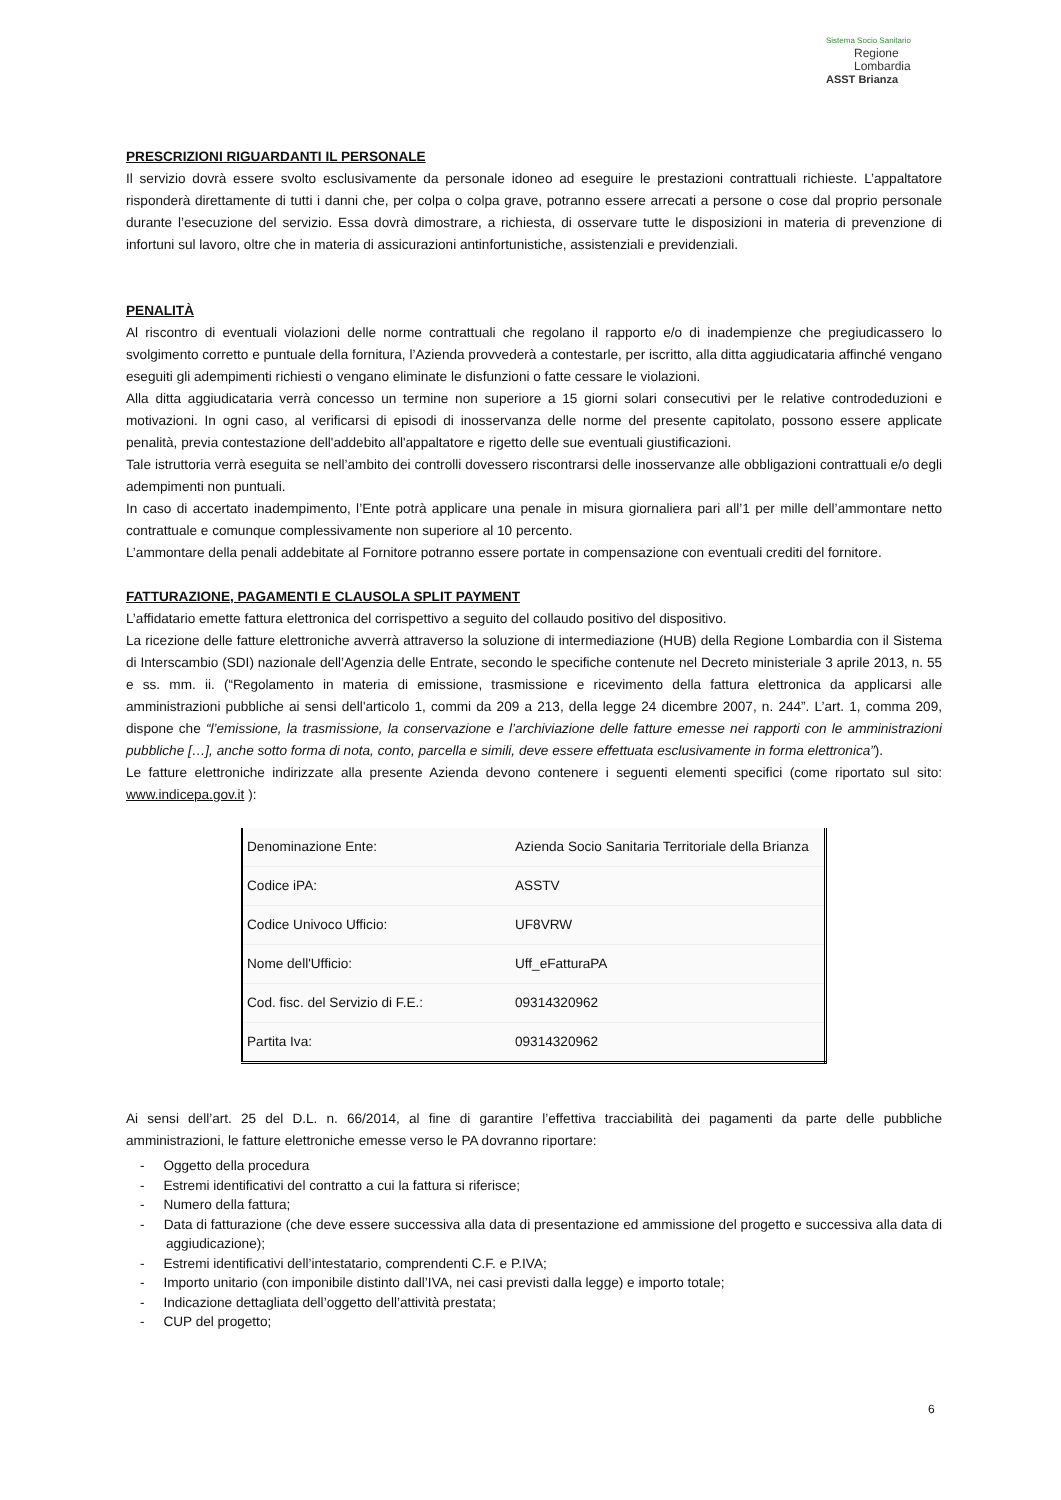Sistema Socio Sanitario
Regione
Lombardia
ASST Brianza
PRESCRIZIONI RIGUARDANTI IL PERSONALE
Il servizio dovrà essere svolto esclusivamente da personale idoneo ad eseguire le prestazioni contrattuali richieste. L’appaltatore risponderà direttamente di tutti i danni che, per colpa o colpa grave, potranno essere arrecati a persone o cose dal proprio personale durante l’esecuzione del servizio. Essa dovrà dimostrare, a richiesta, di osservare tutte le disposizioni in materia di prevenzione di infortuni sul lavoro, oltre che in materia di assicurazioni antinfortunistiche, assistenziali e previdenziali.
PENALITÀ
Al riscontro di eventuali violazioni delle norme contrattuali che regolano il rapporto e/o di inadempienze che pregiudicassero lo svolgimento corretto e puntuale della fornitura, l’Azienda provvederà a contestarle, per iscritto, alla ditta aggiudicataria affinché vengano eseguiti gli adempimenti richiesti o vengano eliminate le disfunzioni o fatte cessare le violazioni.
Alla ditta aggiudicataria verrà concesso un termine non superiore a 15 giorni solari consecutivi per le relative controdeduzioni e motivazioni. In ogni caso, al verificarsi di episodi di inosservanza delle norme del presente capitolato, possono essere applicate penalità, previa contestazione dell'addebito all'appaltatore e rigetto delle sue eventuali giustificazioni.
Tale istruttoria verrà eseguita se nell’ambito dei controlli dovessero riscontrarsi delle inosservanze alle obbligazioni contrattuali e/o degli adempimenti non puntuali.
In caso di accertato inadempimento, l’Ente potrà applicare una penale in misura giornaliera pari all’1 per mille dell’ammontare netto contrattuale e comunque complessivamente non superiore al 10 percento.
L’ammontare della penali addebitate al Fornitore potranno essere portate in compensazione con eventuali crediti del fornitore.
FATTURAZIONE, PAGAMENTI E CLAUSOLA SPLIT PAYMENT
L’affidatario emette fattura elettronica del corrispettivo a seguito del collaudo positivo del dispositivo.
La ricezione delle fatture elettroniche avverrà attraverso la soluzione di intermediazione (HUB) della Regione Lombardia con il Sistema di Interscambio (SDI) nazionale dell’Agenzia delle Entrate, secondo le specifiche contenute nel Decreto ministeriale 3 aprile 2013, n. 55 e ss. mm. ii. (“Regolamento in materia di emissione, trasmissione e ricevimento della fattura elettronica da applicarsi alle amministrazioni pubbliche ai sensi dell'articolo 1, commi da 209 a 213, della legge 24 dicembre 2007, n. 244”. L’art. 1, comma 209, dispone che “l’emissione, la trasmissione, la conservazione e l’archiviazione delle fatture emesse nei rapporti con le amministrazioni pubbliche […], anche sotto forma di nota, conto, parcella e simili, deve essere effettuata esclusivamente in forma elettronica”).
Le fatture elettroniche indirizzate alla presente Azienda devono contenere i seguenti elementi specifici (come riportato sul sito: www.indicepa.gov.it ):
| Denominazione Ente: | Azienda Socio Sanitaria Territoriale della Brianza |
| Codice iPA: | ASSTV |
| Codice Univoco Ufficio: | UF8VRW |
| Nome dell'Ufficio: | Uff_eFatturaPA |
| Cod. fisc. del Servizio di F.E.: | 09314320962 |
| Partita Iva: | 09314320962 |
Ai sensi dell’art. 25 del D.L. n. 66/2014, al fine di garantire l’effettiva tracciabilità dei pagamenti da parte delle pubbliche amministrazioni, le fatture elettroniche emesse verso le PA dovranno riportare:
- Oggetto della procedura
- Estremi identificativi del contratto a cui la fattura si riferisce;
- Numero della fattura;
- Data di fatturazione (che deve essere successiva alla data di presentazione ed ammissione del progetto e successiva alla data di aggiudicazione);
- Estremi identificativi dell’intestatario, comprendenti C.F. e P.IVA;
- Importo unitario (con imponibile distinto dall’IVA, nei casi previsti dalla legge) e importo totale;
- Indicazione dettagliata dell’oggetto dell’attività prestata;
- CUP del progetto;
6